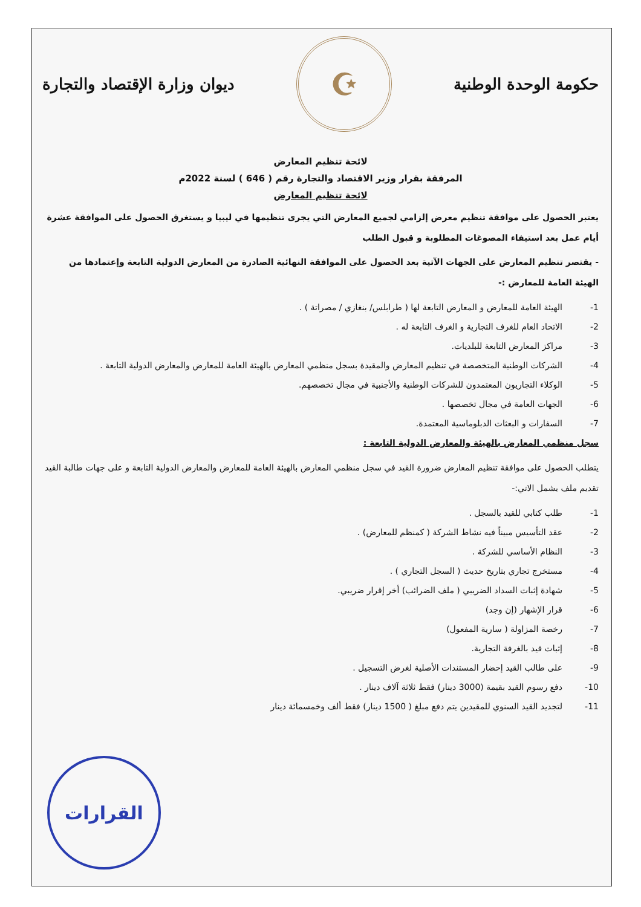حكومة الوحدة الوطنية
☪
ديوان وزارة الإقتصاد والتجارة
لائحة تنظيم المعارض
المرفقة بقرار وزير الاقتصاد والتجارة رقم ( 646 ) لسنة 2022م
لائحة تنظيم المعارض
يعتبر الحصول على موافقة تنظيم معرض إلزامي لجميع المعارض التي يجرى تنظيمها في ليبيا و يستغرق الحصول على الموافقة عشرة أيام عمل بعد استيفاء المصوغات المطلوبة و قبول الطلب
- يقتصر تنظيم المعارض على الجهات الآتية بعد الحصول على الموافقة النهائية الصادرة من المعارض الدولية التابعة وإعتمادها من الهيئة العامة للمعارض :-
1- الهيئة العامة للمعارض و المعارض التابعة لها ( طرابلس/ بنغازي / مصراتة ) .
2- الاتحاد العام للغرف التجارية و الغرف التابعة له .
3- مراكز المعارض التابعة للبلديات.
4- الشركات الوطنية المتخصصة في تنظيم المعارض والمقيدة بسجل منظمي المعارض بالهيئة العامة للمعارض والمعارض الدولية التابعة .
5- الوكلاء التجاريون المعتمدون للشركات الوطنية والأجنبية في مجال تخصصهم.
6- الجهات العامة في مجال تخصصها .
7- السفارات و البعثات الدبلوماسية المعتمدة.
سجل منظمي المعارض بالهيئة والمعارض الدولية التابعة :
يتطلب الحصول على موافقة تنظيم المعارض ضرورة القيد في سجل منظمي المعارض بالهيئة العامة للمعارض والمعارض الدولية التابعة و على جهات طالبة القيد تقديم ملف يشمل الاتي:-
1- طلب كتابي للقيد بالسجل .
2- عقد التأسيس مبيناً فيه نشاط الشركة ( كمنظم للمعارض) .
3- النظام الأساسي للشركة .
4- مستخرج تجاري بتاريخ حديث ( السجل التجاري ) .
5- شهادة إثبات السداد الضريبي ( ملف الضرائب) أخر إقرار ضريبي.
6- قرار الإشهار (إن وجد)
7- رخصة المزاولة ( سارية المفعول)
8- إثبات قيد بالغرفة التجارية.
9- على طالب القيد إحضار المستندات الأصلية لغرض التسجيل .
10- دفع رسوم القيد بقيمة (3000 دينار) فقط ثلاثة آلاف دينار .
11- لتجديد القيد السنوي للمقيدين يتم دفع مبلغ ( 1500 دينار) فقط ألف وخمسمائة دينار
القرارات